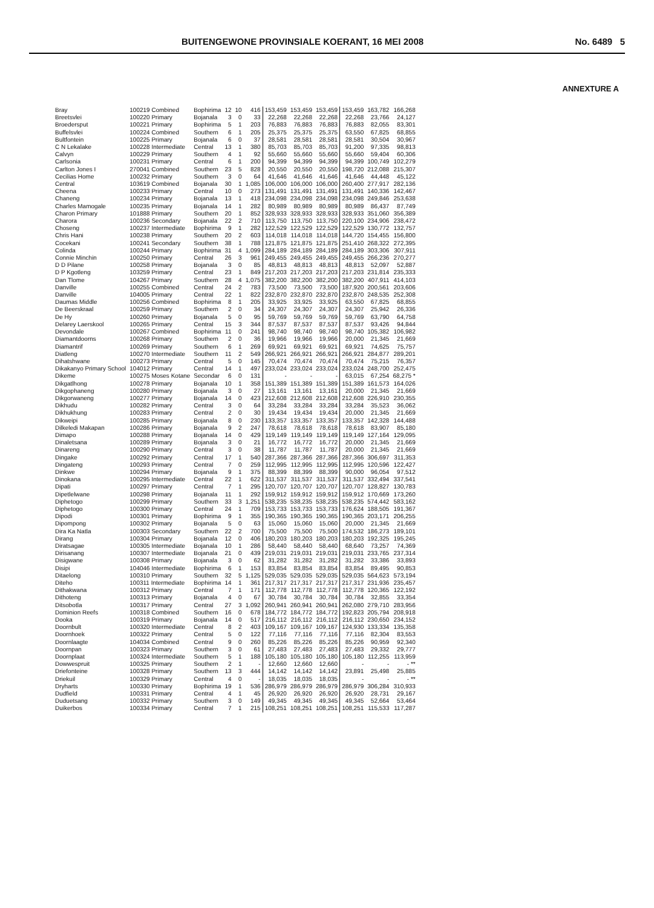BUITENGEWONE PROVINSIALE KOERANT, 16 MEI 2008 No. 6489 5
ANNEXTURE A
| Bray | 100219 Combined | Bophirima | 12 | 10 | 416 | 153,459 | 153,459 | 153,459 | 153,459 | 163,782 | 166,268 |
| Breetsvlei | 100220 Primary | Bojanala | 3 | 0 | 33 | 22,268 | 22,268 | 22,268 | 22,268 | 23,766 | 24,127 |
| Broedersput | 100221 Primary | Bophirima | 5 | 1 | 203 | 76,883 | 76,883 | 76,883 | 76,883 | 82,055 | 83,301 |
| Buffelsvlei | 100224 Combined | Southern | 6 | 1 | 205 | 25,375 | 25,375 | 25,375 | 63,550 | 67,825 | 68,855 |
| Bultfontein | 100225 Primary | Bojanala | 6 | 0 | 37 | 28,581 | 28,581 | 28,581 | 28,581 | 30,504 | 30,967 |
| C N Lekalake | 100228 Intermediate | Central | 13 | 1 | 380 | 85,703 | 85,703 | 85,703 | 91,200 | 97,335 | 98,813 |
| Calvyn | 100229 Primary | Southern | 4 | 1 | 92 | 55,660 | 55,660 | 55,660 | 55,660 | 59,404 | 60,306 |
| Carlsonia | 100231 Primary | Central | 6 | 1 | 200 | 94,399 | 94,399 | 94,399 | 94,399 | 100,749 | 102,279 |
| Carlton Jones I | 270041 Combined | Southern | 23 | 5 | 828 | 20,550 | 20,550 | 20,550 | 198,720 | 212,088 | 215,307 |
| Cecilias Home | 100232 Primary | Southern | 3 | 0 | 64 | 41,646 | 41,646 | 41,646 | 41,646 | 44,448 | 45,122 |
| Central | 103619 Combined | Bojanala | 30 | 1 | 1,085 | 106,000 | 106,000 | 106,000 | 260,400 | 277,917 | 282,136 |
| Cheena | 100233 Primary | Central | 10 | 0 | 273 | 131,491 | 131,491 | 131,491 | 131,491 | 140,336 | 142,467 |
| Chaneng | 100234 Primary | Bojanala | 13 | 1 | 418 | 234,098 | 234,098 | 234,098 | 234,098 | 249,846 | 253,638 |
| Charles Mamogale | 100235 Primary | Bojanala | 14 | 1 | 282 | 80,989 | 80,989 | 80,989 | 80,989 | 86,437 | 87,749 |
| Charon Primary | 101888 Primary | Southern | 20 | 1 | 852 | 328,933 | 328,933 | 328,933 | 328,933 | 351,060 | 356,389 |
| Charora | 100236 Secondary | Bojanala | 22 | 2 | 710 | 113,750 | 113,750 | 113,750 | 220,100 | 234,906 | 238,472 |
| Choseng | 100237 Intermediate | Bophirima | 9 | 1 | 282 | 122,529 | 122,529 | 122,529 | 122,529 | 130,772 | 132,757 |
| Chris Hani | 100238 Primary | Southern | 20 | 2 | 603 | 114,018 | 114,018 | 114,018 | 144,720 | 154,455 | 156,800 |
| Cocekani | 100241 Secondary | Southern | 38 | 1 | 788 | 121,875 | 121,875 | 121,875 | 251,410 | 268,322 | 272,395 |
| Colinda | 100244 Primary | Bophirima | 31 | 4 | 1,099 | 284,189 | 284,189 | 284,189 | 284,189 | 303,306 | 307,911 |
| Connie Minchin | 100250 Primary | Central | 26 | 3 | 961 | 249,455 | 249,455 | 249,455 | 249,455 | 266,236 | 270,277 |
| D D Pilane | 100258 Primary | Bojanala | 3 | 0 | 85 | 48,813 | 48,813 | 48,813 | 48,813 | 52,097 | 52,887 |
| D P Kgotleng | 103259 Primary | Central | 23 | 1 | 849 | 217,203 | 217,203 | 217,203 | 217,203 | 231,814 | 235,333 |
| Dan Tlome | 104267 Primary | Southern | 28 | 4 | 1,075 | 382,200 | 382,200 | 382,200 | 382,200 | 407,911 | 414,103 |
| Danville | 100255 Combined | Central | 24 | 2 | 783 | 73,500 | 73,500 | 73,500 | 187,920 | 200,561 | 203,606 |
| Danville | 104005 Primary | Central | 22 | 1 | 822 | 232,870 | 232,870 | 232,870 | 232,870 | 248,535 | 252,308 |
| Daumas Middle | 100256 Combined | Bophirima | 8 | 1 | 205 | 33,925 | 33,925 | 33,925 | 63,550 | 67,825 | 68,855 |
| De Beerskraal | 100259 Primary | Southern | 2 | 0 | 34 | 24,307 | 24,307 | 24,307 | 24,307 | 25,942 | 26,336 |
| De Hy | 100260 Primary | Bojanala | 5 | 0 | 95 | 59,769 | 59,769 | 59,769 | 59,769 | 63,790 | 64,758 |
| Delarey Laerskool | 100265 Primary | Central | 15 | 3 | 344 | 87,537 | 87,537 | 87,537 | 87,537 | 93,426 | 94,844 |
| Devondale | 100267 Combined | Bophirima | 11 | 0 | 241 | 98,740 | 98,740 | 98,740 | 98,740 | 105,382 | 106,982 |
| Diamantdoorns | 100268 Primary | Southern | 2 | 0 | 36 | 19,966 | 19,966 | 19,966 | 20,000 | 21,345 | 21,669 |
| Diamantrif | 100269 Primary | Southern | 6 | 1 | 269 | 69,921 | 69,921 | 69,921 | 69,921 | 74,625 | 75,757 |
| Diatleng | 100270 Intermediate | Southern | 11 | 2 | 549 | 266,921 | 266,921 | 266,921 | 266,921 | 284,877 | 289,201 |
| Dihatshwane | 100273 Primary | Central | 5 | 0 | 145 | 70,474 | 70,474 | 70,474 | 70,474 | 75,215 | 76,357 |
| Dikakanyo Primary School | 104012 Primary | Central | 14 | 1 | 497 | 233,024 | 233,024 | 233,024 | 233,024 | 248,700 | 252,475 |
| Dikeme | 100275 Moses Kotane | Secondar | 6 | 0 | 131 | - | - | - | 63,015 | 67,254 | 68,275 * |
| Dikgatlhong | 100278 Primary | Bojanala | 10 | 1 | 358 | 151,389 | 151,389 | 151,389 | 151,389 | 161,573 | 164,026 |
| Dikgophaneng | 100280 Primary | Bojanala | 3 | 0 | 27 | 13,161 | 13,161 | 13,161 | 20,000 | 21,345 | 21,669 |
| Dikgorwaneng | 100277 Primary | Bojanala | 14 | 0 | 423 | 212,608 | 212,608 | 212,608 | 212,608 | 226,910 | 230,355 |
| Dikhudu | 100282 Primary | Central | 3 | 0 | 64 | 33,284 | 33,284 | 33,284 | 33,284 | 35,523 | 36,062 |
| Dikhukhung | 100283 Primary | Central | 2 | 0 | 30 | 19,434 | 19,434 | 19,434 | 20,000 | 21,345 | 21,669 |
| Dikweipi | 100285 Primary | Bojanala | 8 | 0 | 230 | 133,357 | 133,357 | 133,357 | 133,357 | 142,328 | 144,488 |
| Dilkeledi Makapan | 100286 Primary | Bojanala | 9 | 2 | 247 | 78,618 | 78,618 | 78,618 | 78,618 | 83,907 | 85,180 |
| Dimapo | 100288 Primary | Bojanala | 14 | 0 | 429 | 119,149 | 119,149 | 119,149 | 119,149 | 127,164 | 129,095 |
| Dinaletsana | 100289 Primary | Bojanala | 3 | 0 | 21 | 16,772 | 16,772 | 16,772 | 20,000 | 21,345 | 21,669 |
| Dinareng | 100290 Primary | Central | 3 | 0 | 38 | 11,787 | 11,787 | 11,787 | 20,000 | 21,345 | 21,669 |
| Dingake | 100292 Primary | Central | 17 | 1 | 540 | 287,366 | 287,366 | 287,366 | 287,366 | 306,697 | 311,353 |
| Dingateng | 100293 Primary | Central | 7 | 0 | 259 | 112,995 | 112,995 | 112,995 | 112,995 | 120,596 | 122,427 |
| Dinkwe | 100294 Primary | Bojanala | 9 | 1 | 375 | 88,399 | 88,399 | 88,399 | 90,000 | 96,054 | 97,512 |
| Dinokana | 100295 Intermediate | Central | 22 | 1 | 622 | 311,537 | 311,537 | 311,537 | 311,537 | 332,494 | 337,541 |
| Dipati | 100297 Primary | Central | 7 | 1 | 295 | 120,707 | 120,707 | 120,707 | 120,707 | 128,827 | 130,783 |
| Dipetlelwane | 100298 Primary | Bojanala | 11 | 1 | 292 | 159,912 | 159,912 | 159,912 | 159,912 | 170,669 | 173,260 |
| Diphetogo | 100299 Primary | Southern | 33 | 3 | 1,251 | 538,235 | 538,235 | 538,235 | 538,235 | 574,442 | 583,162 |
| Diphetogo | 100300 Primary | Central | 24 | 1 | 709 | 153,733 | 153,733 | 153,733 | 176,624 | 188,505 | 191,367 |
| Dipodi | 100301 Primary | Bophirima | 9 | 1 | 355 | 190,365 | 190,365 | 190,365 | 190,365 | 203,171 | 206,255 |
| Dipompong | 100302 Primary | Bojanala | 5 | 0 | 63 | 15,060 | 15,060 | 15,060 | 20,000 | 21,345 | 21,669 |
| Dira Ka Natla | 100303 Secondary | Southern | 22 | 2 | 700 | 75,500 | 75,500 | 75,500 | 174,532 | 186,273 | 189,101 |
| Dirang | 100304 Primary | Bojanala | 12 | 0 | 406 | 180,203 | 180,203 | 180,203 | 180,203 | 192,325 | 195,245 |
| Diratsagae | 100305 Intermediate | Bojanala | 10 | 1 | 286 | 58,440 | 58,440 | 58,440 | 68,640 | 73,257 | 74,369 |
| Dirisanang | 100307 Intermediate | Bojanala | 21 | 0 | 439 | 219,031 | 219,031 | 219,031 | 219,031 | 233,765 | 237,314 |
| Disigwane | 100308 Primary | Bojanala | 3 | 0 | 62 | 31,282 | 31,282 | 31,282 | 31,282 | 33,386 | 33,893 |
| Disipi | 104046 Intermediate | Bophirima | 6 | 1 | 153 | 83,854 | 83,854 | 83,854 | 83,854 | 89,495 | 90,853 |
| Ditaelong | 100310 Primary | Southern | 32 | 5 | 1,125 | 529,035 | 529,035 | 529,035 | 529,035 | 564,623 | 573,194 |
| Diteho | 100311 Intermediate | Bophirima | 14 | 1 | 361 | 217,317 | 217,317 | 217,317 | 217,317 | 231,936 | 235,457 |
| Dithakwana | 100312 Primary | Central | 7 | 1 | 171 | 112,778 | 112,778 | 112,778 | 112,778 | 120,365 | 122,192 |
| Dithoteng | 100313 Primary | Bojanala | 4 | 0 | 67 | 30,784 | 30,784 | 30,784 | 30,784 | 32,855 | 33,354 |
| Ditsobotla | 100317 Primary | Central | 27 | 3 | 1,092 | 260,941 | 260,941 | 260,941 | 262,080 | 279,710 | 283,956 |
| Dominion Reefs | 100318 Combined | Southern | 16 | 0 | 678 | 184,772 | 184,772 | 184,772 | 192,823 | 205,794 | 208,918 |
| Dooka | 100319 Primary | Bojanala | 14 | 0 | 517 | 216,112 | 216,112 | 216,112 | 216,112 | 230,650 | 234,152 |
| Doornbult | 100320 Intermediate | Central | 8 | 2 | 403 | 109,167 | 109,167 | 109,167 | 124,930 | 133,334 | 135,358 |
| Doornhoek | 100322 Primary | Central | 5 | 0 | 122 | 77,116 | 77,116 | 77,116 | 77,116 | 82,304 | 83,553 |
| Doornlaagte | 104034 Combined | Central | 9 | 0 | 260 | 85,226 | 85,226 | 85,226 | 85,226 | 90,959 | 92,340 |
| Doornpan | 100323 Primary | Southern | 3 | 0 | 61 | 27,483 | 27,483 | 27,483 | 27,483 | 29,332 | 29,777 |
| Doornplaat | 100324 Intermediate | Southern | 5 | 1 | 188 | 105,180 | 105,180 | 105,180 | 105,180 | 112,255 | 113,959 |
| Dowwespruit | 100325 Primary | Southern | 2 | 1 | - | 12,660 | 12,660 | 12,660 | - | - | - ** |
| Driefonteine | 100328 Primary | Southern | 13 | 3 | 444 | 14,142 | 14,142 | 14,142 | 23,891 | 25,498 | 25,885 |
| Driekuil | 100329 Primary | Central | 4 | 0 | - | 18,035 | 18,035 | 18,035 | - | - | - ** |
| Dryharts | 100330 Primary | Bophirima | 19 | 1 | 536 | 286,979 | 286,979 | 286,979 | 286,979 | 306,284 | 310,933 |
| Dudfield | 100331 Primary | Central | 4 | 1 | 45 | 26,920 | 26,920 | 26,920 | 26,920 | 28,731 | 29,167 |
| Duduetsang | 100332 Primary | Southern | 3 | 0 | 149 | 49,345 | 49,345 | 49,345 | 49,345 | 52,664 | 53,464 |
| Duikerbos | 100334 Primary | Central | 7 | 1 | 215 | 108,251 | 108,251 | 108,251 | 108,251 | 115,533 | 117,287 |